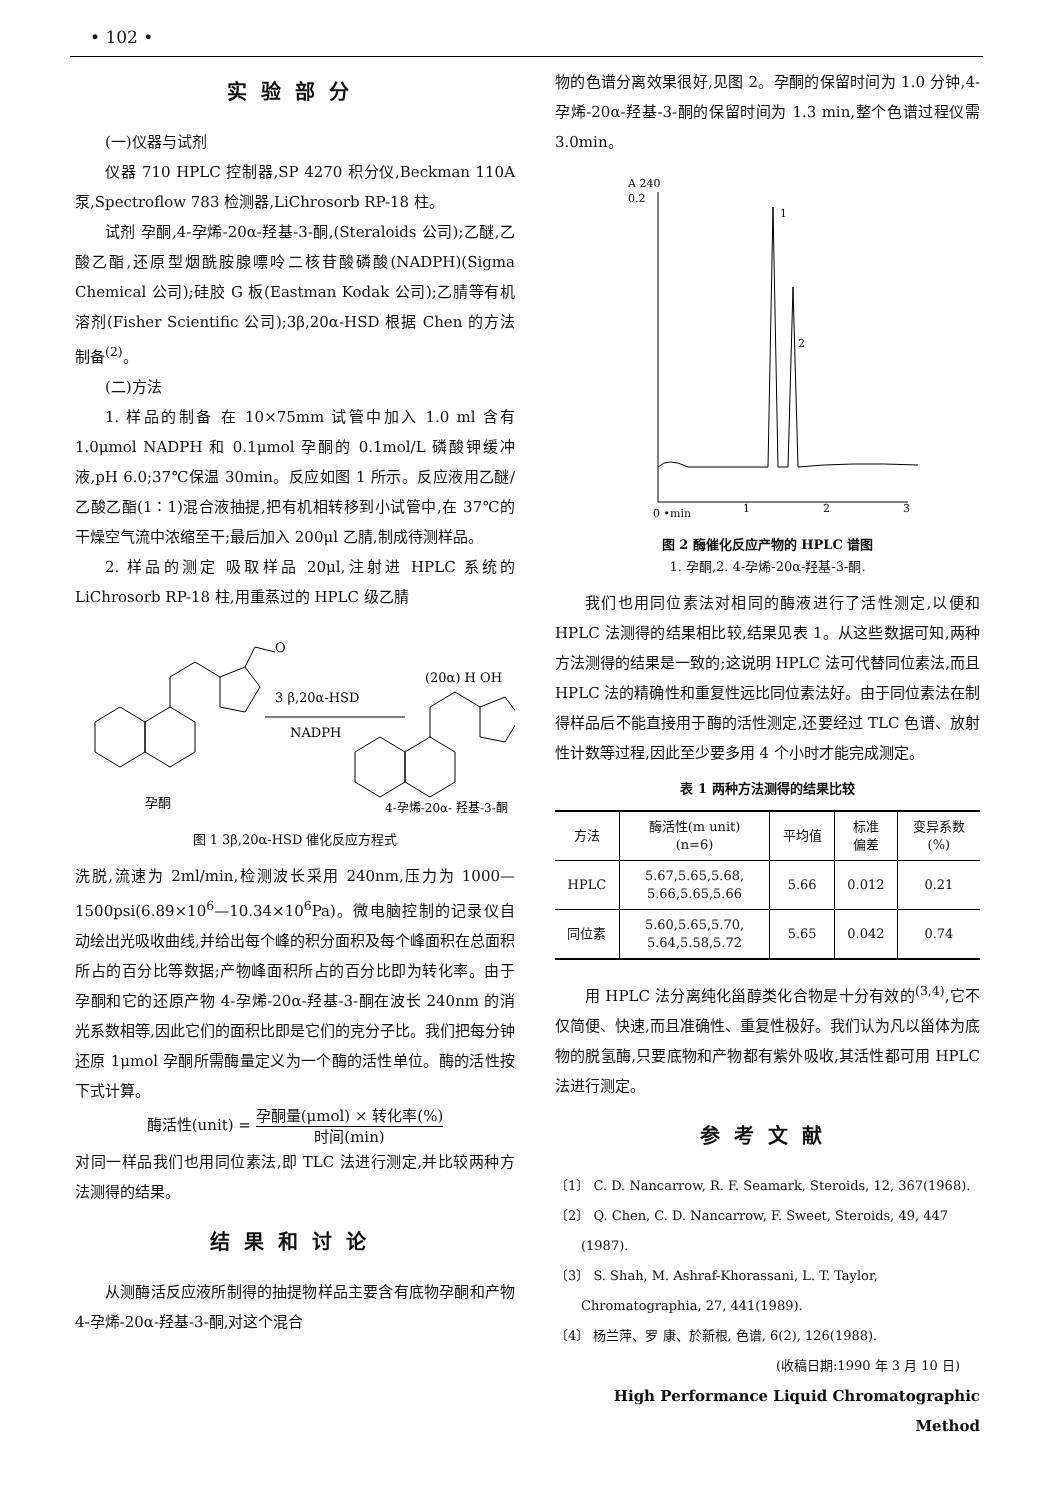• 102 •
实验部分
(一)仪器与试剂
仪器 710 HPLC 控制器,SP 4270 积分仪,Beckman 110A 泵,Spectroflow 783 检测器,LiChrosorb RP-18 柱。
试剂 孕酮,4-孕烯-20α-羟基-3-酮,(Steraloids 公司);乙醚,乙酸乙酯,还原型烟酰胺腺嘌呤二核苷酸磷酸(NADPH)(Sigma Chemical 公司);硅胶 G 板(Eastman Kodak 公司);乙腈等有机溶剂(Fisher Scientific 公司);3β,20α-HSD 根据 Chen 的方法制备<sup>(2)</sup>。
(二)方法
1. 样品的制备 在 10×75mm 试管中加入 1.0 ml 含有 1.0μmol NADPH 和 0.1μmol 孕酮的 0.1mol/L 磷酸钾缓冲液,pH 6.0;37℃保温 30min。反应如图 1 所示。反应液用乙醚/乙酸乙酯(1∶1)混合液抽提,把有机相转移到小试管中,在 37℃的干燥空气流中浓缩至干;最后加入 200μl 乙腈,制成待测样品。
2. 样品的测定 吸取样品 20μl,注射进 HPLC 系统的 LiChrosorb RP-18 柱,用重蒸过的 HPLC 级乙腈
3 β,20α-HSD
NADPH
O
(20α) H OH
孕酮
4-孕烯-20α- 羟基-3-酮
图 1 3β,20α-HSD 催化反应方程式
洗脱,流速为 2ml/min,检测波长采用 240nm,压力为 1000—1500psi(6.89×10<sup>6</sup>—10.34×10<sup>6</sup>Pa)。微电脑控制的记录仪自动绘出光吸收曲线,并给出每个峰的积分面积及每个峰面积在总面积所占的百分比等数据;产物峰面积所占的百分比即为转化率。由于孕酮和它的还原产物 4-孕烯-20α-羟基-3-酮在波长 240nm 的消光系数相等,因此它们的面积比即是它们的克分子比。我们把每分钟还原 1μmol 孕酮所需酶量定义为一个酶的活性单位。酶的活性按下式计算。
酶活性(unit) = 孕酮量(μmol) × 转化率(%) 时间(min)
对同一样品我们也用同位素法,即 TLC 法进行测定,并比较两种方法测得的结果。
结果和讨论
从测酶活反应液所制得的抽提物样品主要含有底物孕酮和产物 4-孕烯-20α-羟基-3-酮,对这个混合
物的色谱分离效果很好,见图 2。孕酮的保留时间为 1.0 分钟,4-孕烯-20α-羟基-3-酮的保留时间为 1.3 min,整个色谱过程仪需 3.0min。
A 240
0.2
1
2
0 •min
1
2
3
图 2 酶催化反应产物的 HPLC 谱图
1. 孕酮,2. 4-孕烯-20α-羟基-3-酮.
我们也用同位素法对相同的酶液进行了活性测定,以便和 HPLC 法测得的结果相比较,结果见表 1。从这些数据可知,两种方法测得的结果是一致的;这说明 HPLC 法可代替同位素法,而且 HPLC 法的精确性和重复性远比同位素法好。由于同位素法在制得样品后不能直接用于酶的活性测定,还要经过 TLC 色谱、放射性计数等过程,因此至少要多用 4 个小时才能完成测定。
表 1 两种方法测得的结果比较
| 方法 | 酶活性(m unit) (n=6) | 平均值 | 标准 偏差 | 变异系数 (%) |
| --- | --- | --- | --- | --- |
| HPLC | 5.67,5.65,5.68, 5.66,5.65,5.66 | 5.66 | 0.012 | 0.21 |
| 同位素 | 5.60,5.65,5.70, 5.64,5.58,5.72 | 5.65 | 0.042 | 0.74 |
用 HPLC 法分离纯化甾醇类化合物是十分有效的<sup>(3,4)</sup>,它不仅简便、快速,而且准确性、重复性极好。我们认为凡以甾体为底物的脱氢酶,只要底物和产物都有紫外吸收,其活性都可用 HPLC 法进行测定。
参考文献
〔1〕 C. D. Nancarrow, R. F. Seamark, Steroids, 12, 367(1968).
〔2〕 Q. Chen, C. D. Nancarrow, F. Sweet, Steroids, 49, 447 (1987).
〔3〕 S. Shah, M. Ashraf-Khorassani, L. T. Taylor, Chromatographia, 27, 441(1989).
〔4〕 杨兰萍、罗 康、於新根, 色谱, 6(2), 126(1988).
(收稿日期:1990 年 3 月 10 日)
High Performance Liquid Chromatographic Method